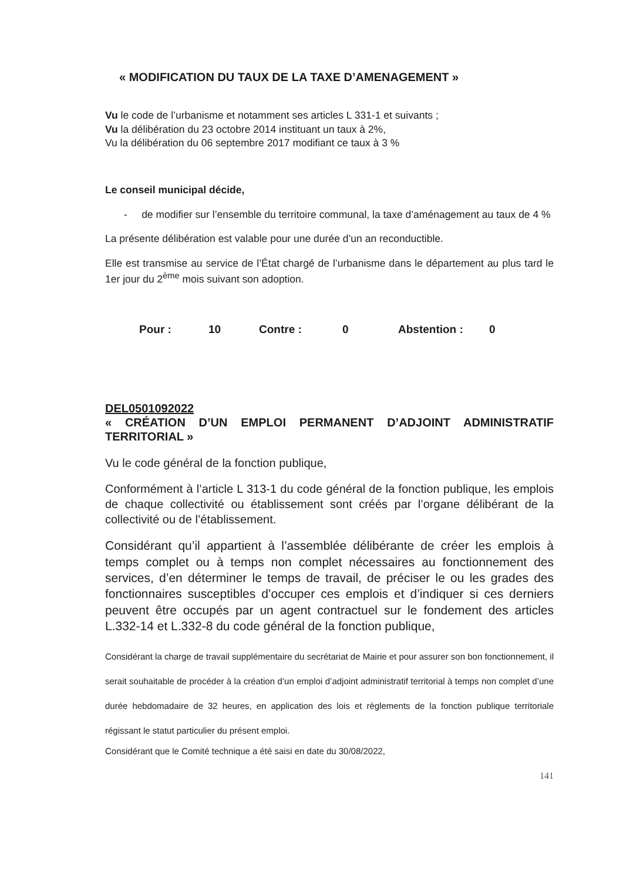« MODIFICATION DU TAUX DE LA TAXE D’AMENAGEMENT »
Vu le code de l’urbanisme et notamment ses articles L 331-1 et suivants ;
Vu la délibération du 23 octobre 2014 instituant un taux à 2%,
Vu la délibération du 06 septembre 2017 modifiant ce taux à 3 %
Le conseil municipal décide,
- de modifier sur l’ensemble du territoire communal, la taxe d’aménagement au taux de 4 %
La présente délibération est valable pour une durée d’un an reconductible.
Elle est transmise au service de l’État chargé de l’urbanisme dans le département au plus tard le 1er jour du 2<sup>ème</sup> mois suivant son adoption.
Pour : 10 Contre : 0 Abstention : 0
DEL0501092022
« CRÉATION D’UN EMPLOI PERMANENT D’ADJOINT ADMINISTRATIF TERRITORIAL »
Vu le code général de la fonction publique,
Conformément à l’article L 313-1 du code général de la fonction publique, les emplois de chaque collectivité ou établissement sont créés par l’organe délibérant de la collectivité ou de l’établissement.
Considérant qu’il appartient à l’assemblée délibérante de créer les emplois à temps complet ou à temps non complet nécessaires au fonctionnement des services, d’en déterminer le temps de travail, de préciser le ou les grades des fonctionnaires susceptibles d’occuper ces emplois et d’indiquer si ces derniers peuvent être occupés par un agent contractuel sur le fondement des articles L.332-14 et L.332-8 du code général de la fonction publique,
Considérant la charge de travail supplémentaire du secrétariat de Mairie et pour assurer son bon fonctionnement, il serait souhaitable de procéder à la création d’un emploi d’adjoint administratif territorial à temps non complet d’une durée hebdomadaire de 32 heures, en application des lois et règlements de la fonction publique territoriale régissant le statut particulier du présent emploi.
Considérant que le Comité technique a été saisi en date du 30/08/2022,
141